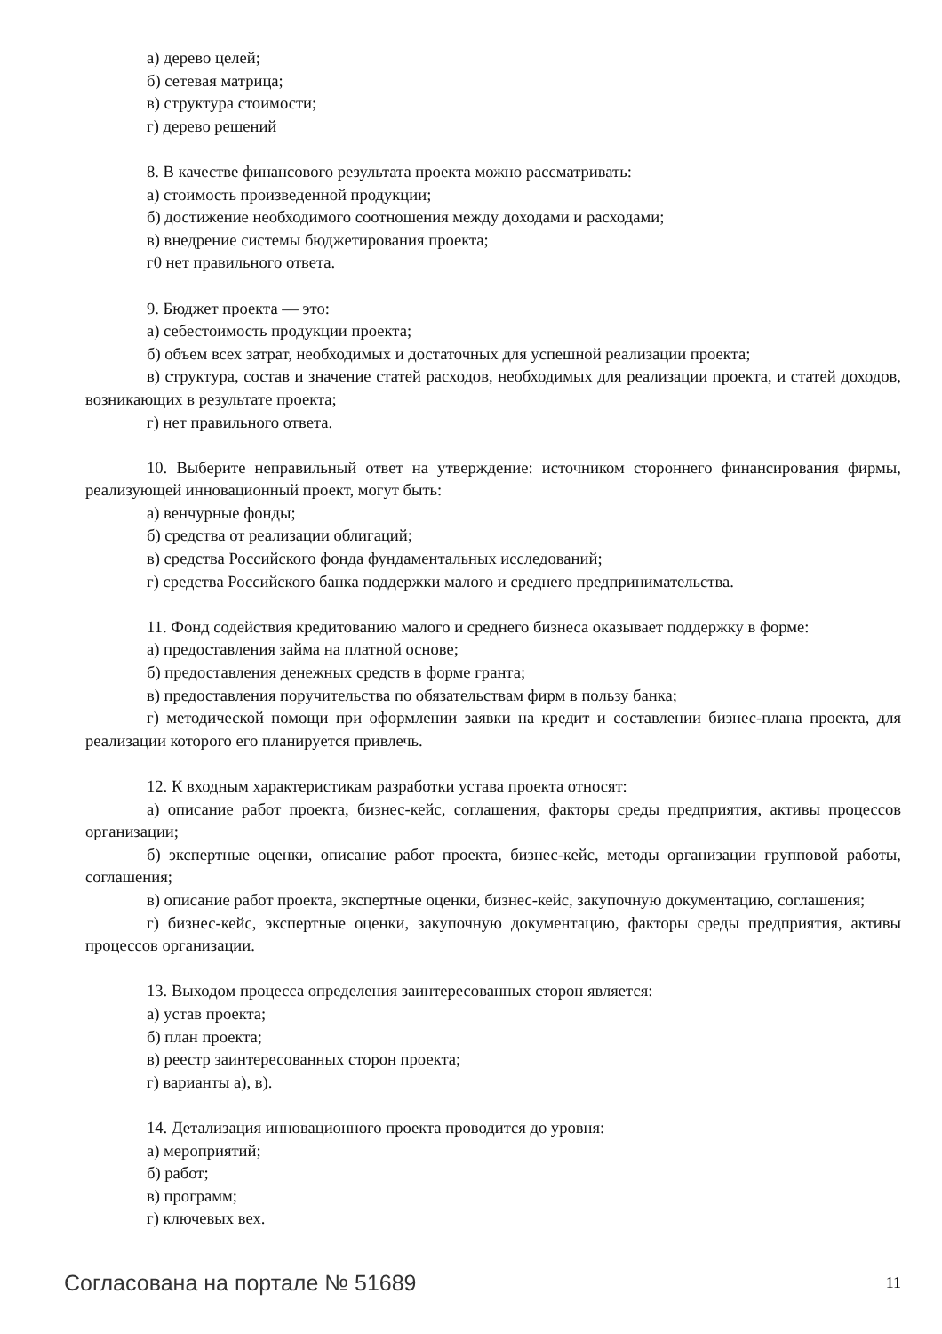а) дерево целей;
б) сетевая матрица;
в) структура стоимости;
г) дерево решений
8. В качестве финансового результата проекта можно рассматривать:
а) стоимость произведенной продукции;
б) достижение необходимого соотношения между доходами и расходами;
в) внедрение системы бюджетирования проекта;
г0 нет правильного ответа.
9. Бюджет проекта — это:
а) себестоимость продукции проекта;
б) объем всех затрат, необходимых и достаточных для успешной реализации проекта;
в) структура, состав и значение статей расходов, необходимых для реализации проекта, и статей доходов, возникающих в результате проекта;
г) нет правильного ответа.
10. Выберите неправильный ответ на утверждение: источником стороннего финансирования фирмы, реализующей инновационный проект, могут быть:
а) венчурные фонды;
б) средства от реализации облигаций;
в) средства Российского фонда фундаментальных исследований;
г) средства Российского банка поддержки малого и среднего предпринимательства.
11. Фонд содействия кредитованию малого и среднего бизнеса оказывает поддержку в форме:
а) предоставления займа на платной основе;
б) предоставления денежных средств в форме гранта;
в) предоставления поручительства по обязательствам фирм в пользу банка;
г) методической помощи при оформлении заявки на кредит и составлении бизнес-плана проекта, для реализации которого его планируется привлечь.
12. К входным характеристикам разработки устава проекта относят:
а) описание работ проекта, бизнес-кейс, соглашения, факторы среды предприятия, активы процессов организации;
б) экспертные оценки, описание работ проекта, бизнес-кейс, методы организации групповой работы, соглашения;
в) описание работ проекта, экспертные оценки, бизнес-кейс, закупочную документацию, соглашения;
г) бизнес-кейс, экспертные оценки, закупочную документацию, факторы среды предприятия, активы процессов организации.
13. Выходом процесса определения заинтересованных сторон является:
а) устав проекта;
б) план проекта;
в) реестр заинтересованных сторон проекта;
г) варианты а), в).
14. Детализация инновационного проекта проводится до уровня:
а) мероприятий;
б) работ;
в) программ;
г) ключевых вех.
Согласована на портале № 51689 11